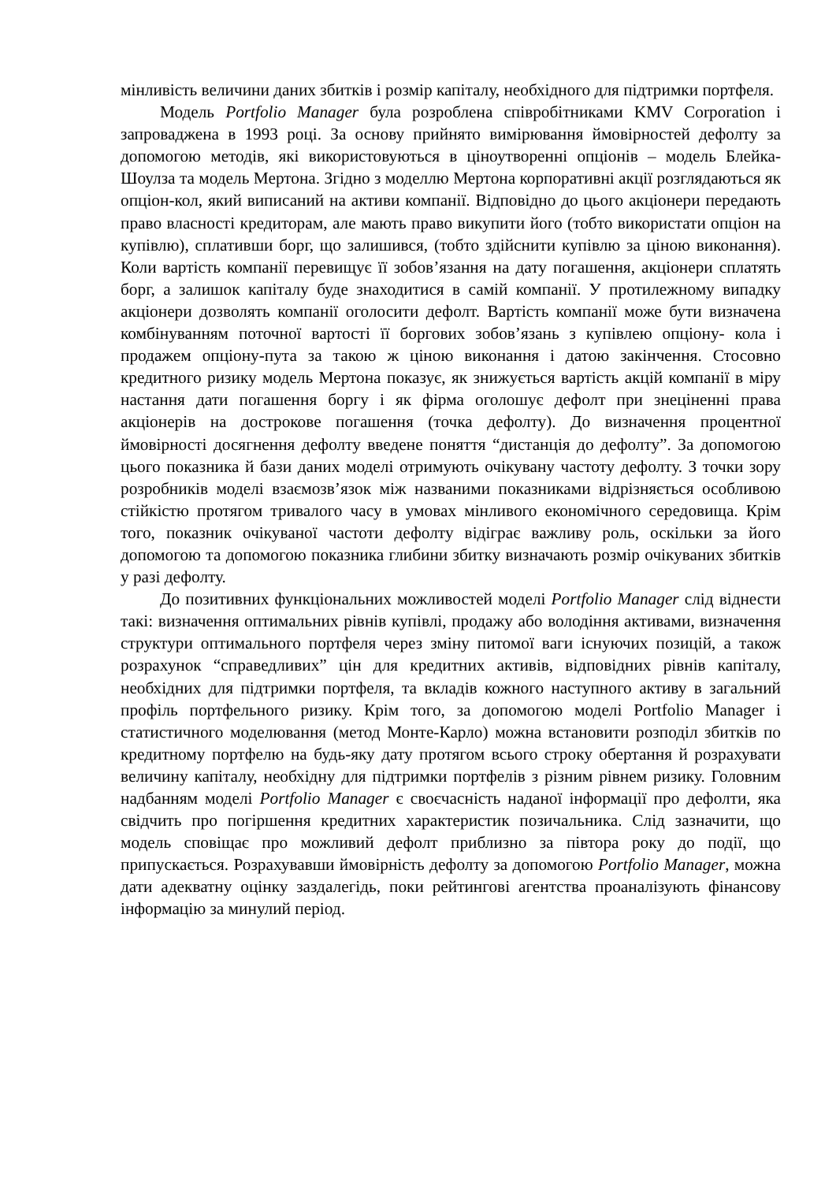мінливість величини даних збитків і розмір капіталу, необхідного для підтримки портфеля.
Модель Portfolio Manager була розроблена співробітниками KMV Corporation і запроваджена в 1993 році. За основу прийнято вимірювання ймовірностей дефолту за допомогою методів, які використовуються в ціноутворенні опціонів – модель Блейка-Шоулза та модель Мертона. Згідно з моделлю Мертона корпоративні акції розглядаються як опціон-кол, який виписаний на активи компанії. Відповідно до цього акціонери передають право власності кредиторам, але мають право викупити його (тобто використати опціон на купівлю), сплативши борг, що залишився, (тобто здійснити купівлю за ціною виконання). Коли вартість компанії перевищує її зобов’язання на дату погашення, акціонери сплатять борг, а залишок капіталу буде знаходитися в самій компанії. У протилежному випадку акціонери дозволять компанії оголосити дефолт. Вартість компанії може бути визначена комбінуванням поточної вартості її боргових зобов’язань з купівлею опціону- кола і продажем опціону-пута за такою ж ціною виконання і датою закінчення. Стосовно кредитного ризику модель Мертона показує, як знижується вартість акцій компанії в міру настання дати погашення боргу і як фірма оголошує дефолт при знеціненні права акціонерів на дострокове погашення (точка дефолту). До визначення процентної ймовірності досягнення дефолту введене поняття “дистанція до дефолту”. За допомогою цього показника й бази даних моделі отримують очікувану частоту дефолту. З точки зору розробників моделі взаємозв’язок між названими показниками відрізняється особливою стійкістю протягом тривалого часу в умовах мінливого економічного середовища. Крім того, показник очікуваної частоти дефолту відіграє важливу роль, оскільки за його допомогою та допомогою показника глибини збитку визначають розмір очікуваних збитків у разі дефолту.
До позитивних функціональних можливостей моделі Portfolio Manager слід віднести такі: визначення оптимальних рівнів купівлі, продажу або володіння активами, визначення структури оптимального портфеля через зміну питомої ваги існуючих позицій, а також розрахунок “справедливих” цін для кредитних активів, відповідних рівнів капіталу, необхідних для підтримки портфеля, та вкладів кожного наступного активу в загальний профіль портфельного ризику. Крім того, за допомогою моделі Portfolio Manager і статистичного моделювання (метод Монте-Карло) можна встановити розподіл збитків по кредитному портфелю на будь-яку дату протягом всього строку обертання й розрахувати величину капіталу, необхідну для підтримки портфелів з різним рівнем ризику. Головним надбанням моделі Portfolio Manager є своєчасність наданої інформації про дефолти, яка свідчить про погіршення кредитних характеристик позичальника. Слід зазначити, що модель сповіщає про можливий дефолт приблизно за півтора року до події, що припускається. Розрахувавши ймовірність дефолту за допомогою Portfolio Manager, можна дати адекватну оцінку заздалегідь, поки рейтингові агентства проаналізують фінансову інформацію за минулий період.